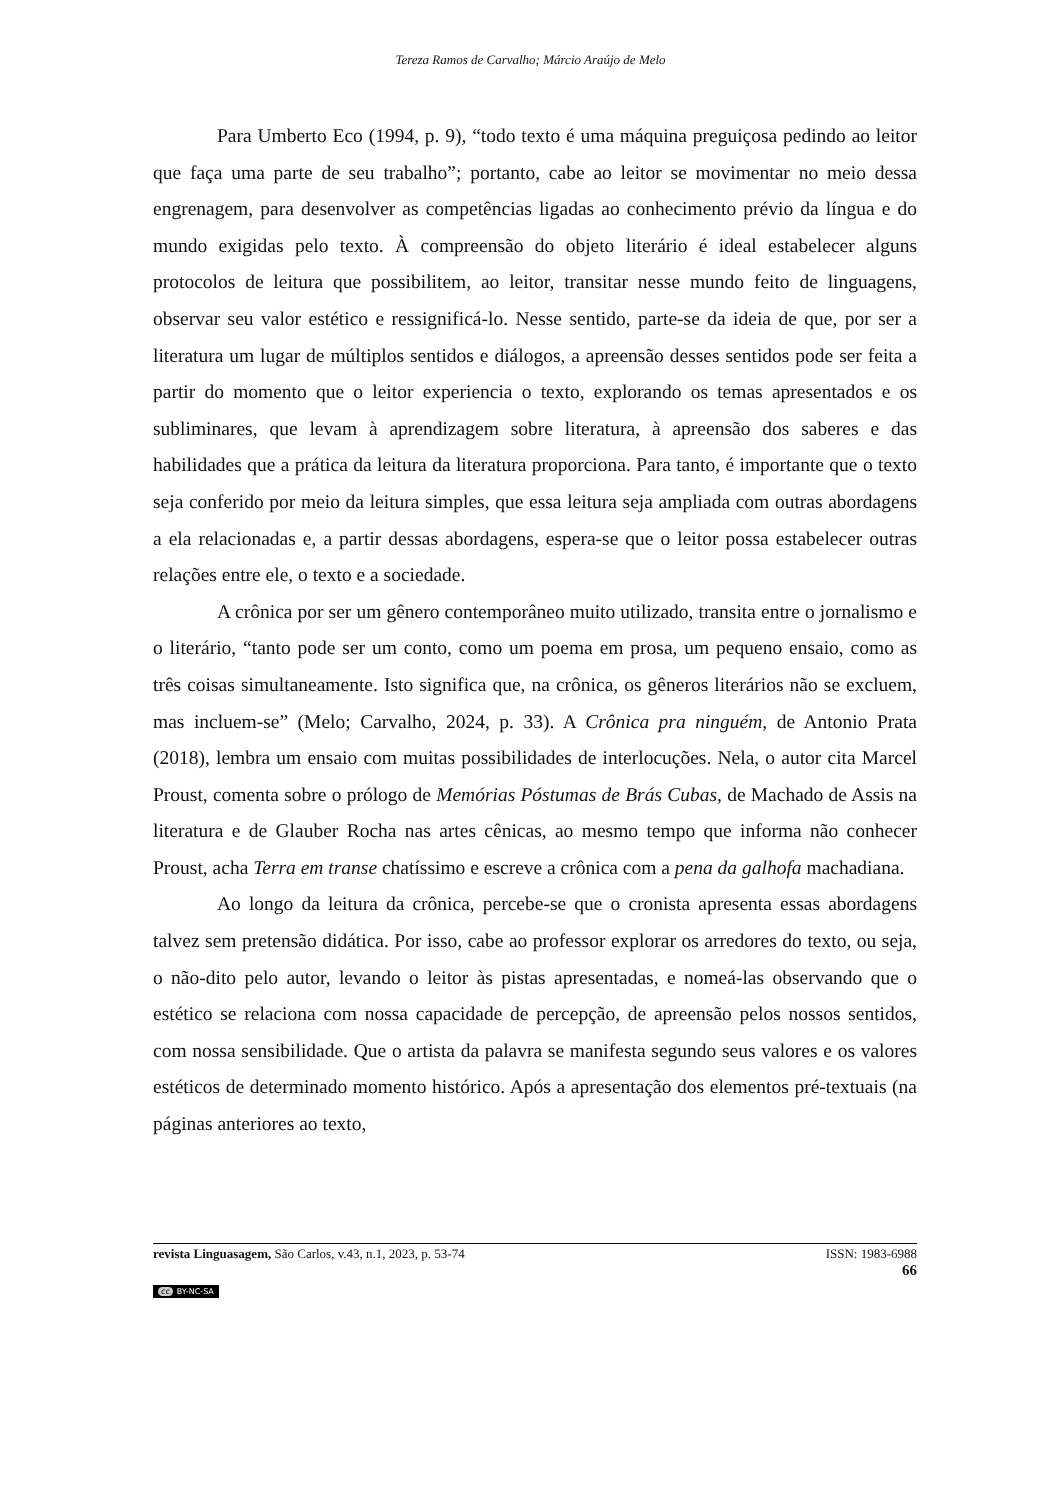Tereza Ramos de Carvalho; Márcio Araújo de Melo
Para Umberto Eco (1994, p. 9), “todo texto é uma máquina preguiçosa pedindo ao leitor que faça uma parte de seu trabalho”; portanto, cabe ao leitor se movimentar no meio dessa engrenagem, para desenvolver as competências ligadas ao conhecimento prévio da língua e do mundo exigidas pelo texto. À compreensão do objeto literário é ideal estabelecer alguns protocolos de leitura que possibilitem, ao leitor, transitar nesse mundo feito de linguagens, observar seu valor estético e ressignificá-lo. Nesse sentido, parte-se da ideia de que, por ser a literatura um lugar de múltiplos sentidos e diálogos, a apreensão desses sentidos pode ser feita a partir do momento que o leitor experiencia o texto, explorando os temas apresentados e os subliminares, que levam à aprendizagem sobre literatura, à apreensão dos saberes e das habilidades que a prática da leitura da literatura proporciona. Para tanto, é importante que o texto seja conferido por meio da leitura simples, que essa leitura seja ampliada com outras abordagens a ela relacionadas e, a partir dessas abordagens, espera-se que o leitor possa estabelecer outras relações entre ele, o texto e a sociedade.
A crônica por ser um gênero contemporâneo muito utilizado, transita entre o jornalismo e o literário, “tanto pode ser um conto, como um poema em prosa, um pequeno ensaio, como as três coisas simultaneamente. Isto significa que, na crônica, os gêneros literários não se excluem, mas incluem-se” (Melo; Carvalho, 2024, p. 33). A Crônica pra ninguém, de Antonio Prata (2018), lembra um ensaio com muitas possibilidades de interlocuções. Nela, o autor cita Marcel Proust, comenta sobre o prólogo de Memórias Póstumas de Brás Cubas, de Machado de Assis na literatura e de Glauber Rocha nas artes cênicas, ao mesmo tempo que informa não conhecer Proust, acha Terra em transe chatíssimo e escreve a crônica com a pena da galhofa machadiana.
Ao longo da leitura da crônica, percebe-se que o cronista apresenta essas abordagens talvez sem pretensão didática. Por isso, cabe ao professor explorar os arredores do texto, ou seja, o não-dito pelo autor, levando o leitor às pistas apresentadas, e nomeá-las observando que o estético se relaciona com nossa capacidade de percepção, de apreensão pelos nossos sentidos, com nossa sensibilidade. Que o artista da palavra se manifesta segundo seus valores e os valores estéticos de determinado momento histórico. Após a apresentação dos elementos pré-textuais (na páginas anteriores ao texto,
revista Linguasagem, São Carlos, v.43, n.1, 2023, p. 53-74 ISSN: 1983-6988
66
cc BY-NC-SA